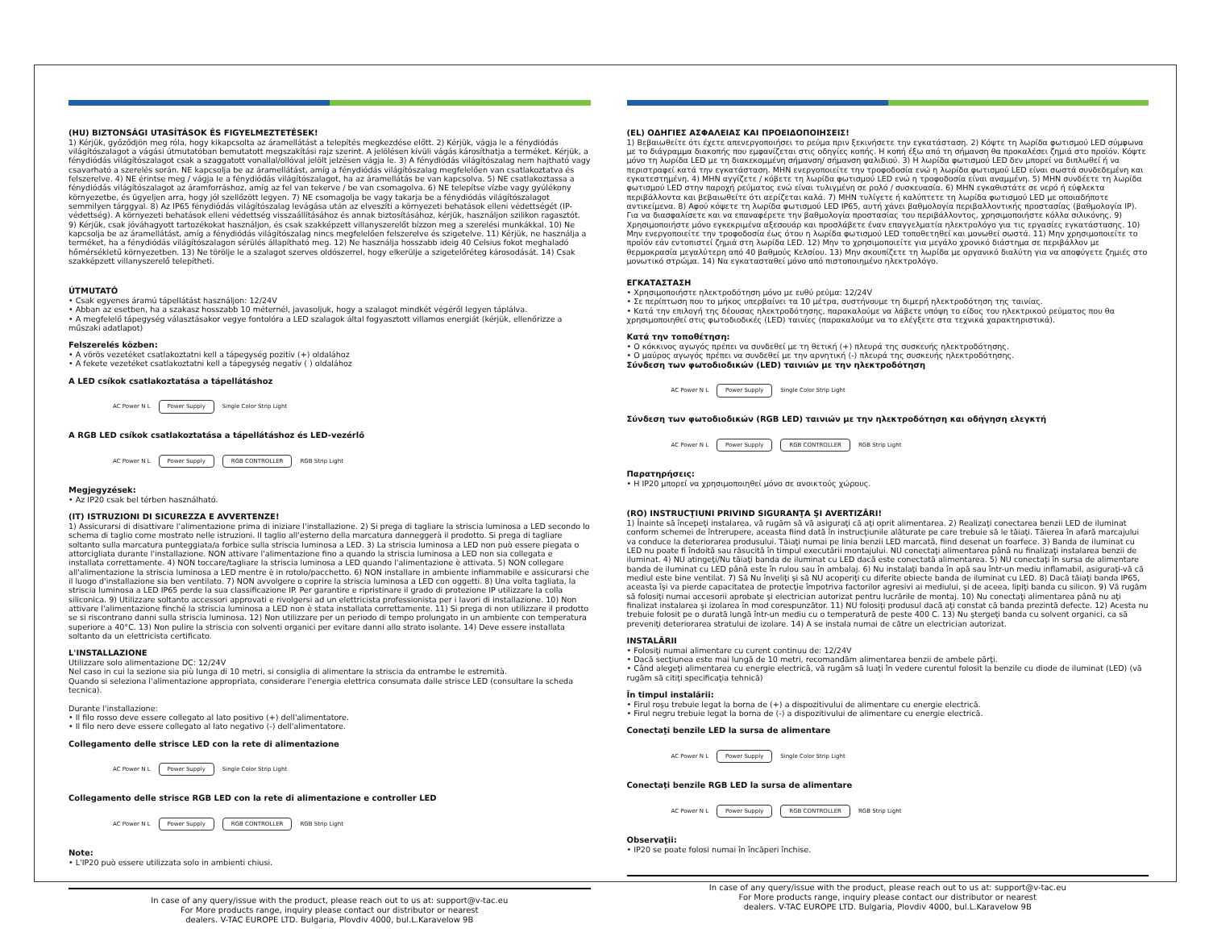(HU) BIZTONSÁGI UTASÍTÁSOK ÉS FIGYELMEZTETÉSEK!
1) Kérjük, győződjön meg róla, hogy kikapcsolta az áramellátást a telepítés megkezdése előtt. 2) Kérjük, vágja le a fénydiódás világítószalagot a vágási útmutatóban bemutatott megszakítási rajz szerint. A jelölésen kívüli vágás károsíthatja a terméket. Kérjük, a fénydiódás világítószalagot csak a szaggatott vonallal/ollóval jelölt jelzésen vágja le. 3) A fénydiódás világítószalag nem hajtható vagy csavarható a szerelés során. NE kapcsolja be az áramellátást, amíg a fénydiódás világítószalag megfelelően van csatlakoztatva és felszerelve. 4) NE érintse meg / vágja le a fénydiódás világítószalagot, ha az áramellátás be van kapcsolva. 5) NE csatlakoztassa a fénydiódás világítószalagot az áramforráshoz, amíg az fel van tekerve / be van csomagolva. 6) NE telepítse vízbe vagy gyúlékony környezetbe, és ügyeljen arra, hogy jól szellőzött legyen. 7) NE csomagolja be vagy takarja be a fénydiódás világítószalagot semmilyen tárggyal. 8) Az IP65 fénydiódás világítószalag levágása után az elveszíti a környezeti behatások elleni védettségét (IP-védettség). A környezeti behatások elleni védettség visszaállításához és annak biztosításához, kérjük, használjon szilikon ragasztót. 9) Kérjük, csak jóváhagyott tartozékokat használjon, és csak szakképzett villanyszerelőt bízzon meg a szerelési munkákkal. 10) Ne kapcsolja be az áramellátást, amíg a fénydiódás világítószalag nincs megfelelően felszerelve és szigetelve. 11) Kérjük, ne használja a terméket, ha a fénydiódás világítószalagon sérülés állapítható meg. 12) Ne használja hosszabb ideig 40 Celsius fokot meghaladó hőmérsékletű környezetben. 13) Ne törölje le a szalagot szerves oldószerrel, hogy elkerülje a szigetelőréteg károsodását. 14) Csak szakképzett villanyszerelő telepítheti.
ÚTMUTATÓ
• Csak egyenes áramú tápellátást használjon: 12/24V
• Abban az esetben, ha a szakasz hosszabb 10 méternél, javasoljuk, hogy a szalagot mindkét végéről legyen táplálva.
• A megfelelő tápegység választásakor vegye fontolóra a LED szalagok által fogyasztott villamos energiát (kérjük, ellenőrizze a műszaki adatlapot)
Felszerelés közben:
• A vörös vezetéket csatlakoztatni kell a tápegység pozitív (+) oldalához
• A fekete vezetéket csatlakoztatni kell a tápegység negatív ( ) oldalához
A LED csíkok csatlakoztatása a tápellátáshoz
AC Power N L
Power Supply
Single Color Strip Light
A RGB LED csíkok csatlakoztatása a tápellátáshoz és LED-vezérlő
AC Power N L
Power Supply RGB CONTROLLER
RGB Strip Light
Megjegyzések:
• Az IP20 csak bel térben használható.
(IT) ISTRUZIONI DI SICUREZZA E AVVERTENZE!
1) Assicurarsi di disattivare l'alimentazione prima di iniziare l'installazione. 2) Si prega di tagliare la striscia luminosa a LED secondo lo schema di taglio come mostrato nelle istruzioni. Il taglio all'esterno della marcatura danneggerà il prodotto. Si prega di tagliare soltanto sulla marcatura punteggiata/a forbice sulla striscia luminosa a LED. 3) La striscia luminosa a LED non può essere piegata o attorcigliata durante l'installazione. NON attivare l'alimentazione fino a quando la striscia luminosa a LED non sia collegata e installata correttamente. 4) NON toccare/tagliare la striscia luminosa a LED quando l'alimentazione è attivata. 5) NON collegare all'alimentazione la striscia luminosa a LED mentre è in rotolo/pacchetto. 6) NON installare in ambiente infiammabile e assicurarsi che il luogo d'installazione sia ben ventilato. 7) NON avvolgere o coprire la striscia luminosa a LED con oggetti. 8) Una volta tagliata, la striscia luminosa a LED IP65 perde la sua classificazione IP. Per garantire e ripristinare il grado di protezione IP utilizzare la colla siliconica. 9) Utilizzare soltanto accessori approvati e rivolgersi ad un elettricista professionista per i lavori di installazione. 10) Non attivare l'alimentazione finché la striscia luminosa a LED non è stata installata correttamente. 11) Si prega di non utilizzare il prodotto se si riscontrano danni sulla striscia luminosa. 12) Non utilizzare per un periodo di tempo prolungato in un ambiente con temperatura superiore a 40°C. 13) Non pulire la striscia con solventi organici per evitare danni allo strato isolante. 14) Deve essere installata soltanto da un elettricista certificato.
L'INSTALLAZIONE
Utilizzare solo alimentazione DC: 12/24V
Nel caso in cui la sezione sia più lunga di 10 metri, si consiglia di alimentare la striscia da entrambe le estremità.
Quando si seleziona l'alimentazione appropriata, considerare l'energia elettrica consumata dalle strisce LED (consultare la scheda tecnica).
Durante l'installazione:
• Il filo rosso deve essere collegato al lato positivo (+) dell'alimentatore.
• Il filo nero deve essere collegato al lato negativo (-) dell'alimentatore.
Collegamento delle strisce LED con la rete di alimentazione
AC Power N L
Power Supply
Single Color Strip Light
Collegamento delle strisce RGB LED con la rete di alimentazione e controller LED
AC Power N L
Power Supply RGB CONTROLLER
RGB Strip Light
Note:
• L'IP20 può essere utilizzata solo in ambienti chiusi.
In case of any query/issue with the product, please reach out to us at: support@v-tac.eu
For More products range, inquiry please contact our distributor or nearest
dealers. V-TAC EUROPE LTD. Bulgaria, Plovdiv 4000, bul.L.Karavelow 9B
(EL) ΟΔΗΓΙΕΣ ΑΣΦΑΛΕΙΑΣ ΚΑΙ ΠΡΟΕΙΔΟΠΟΙΗΣΕΙΣ!
1) Βεβαιωθείτε ότι έχετε απενεργοποιήσει το ρεύμα πριν ξεκινήσετε την εγκατάσταση. 2) Κόψτε τη λωρίδα φωτισμού LED σύμφωνα με το διάγραμμα διακοπής που εμφανίζεται στις οδηγίες κοπής. Η κοπή έξω από τη σήμανση θα προκαλέσει ζημιά στο προϊόν. Κόψτε μόνο τη λωρίδα LED με τη διακεκομμένη σήμανση/ σήμανση ψαλιδιού. 3) Η λωρίδα φωτισμού LED δεν μπορεί να διπλωθεί ή να περιστραφεί κατά την εγκατάσταση. ΜΗΝ ενεργοποιείτε την τροφοδοσία ενώ η λωρίδα φωτισμού LED είναι σωστά συνδεδεμένη και εγκατεστημένη. 4) ΜΗΝ αγγίζετε / κόβετε τη λωρίδα φωτισμού LED ενώ η τροφοδοσία είναι αναμμένη. 5) ΜΗΝ συνδέετε τη λωρίδα φωτισμού LED στην παροχή ρεύματος ενώ είναι τυλιγμένη σε ρολό / συσκευασία. 6) ΜΗΝ εγκαθιστάτε σε νερό ή εύφλεκτα περιβάλλοντα και βεβαιωθείτε ότι αερίζεται καλά. 7) ΜΗΝ τυλίγετε ή καλύπτετε τη λωρίδα φωτισμού LED με οποιαδήποτε αντικείμενα. 8) Αφού κόψετε τη λωρίδα φωτισμού LED IP65, αυτή χάνει βαθμολογία περιβαλλοντικής προστασίας (βαθμολογία IP). Για να διασφαλίσετε και να επαναφέρετε την βαθμολογία προστασίας του περιβάλλοντος, χρησιμοποιήστε κόλλα σιλικόνης. 9) Χρησιμοποιήστε μόνο εγκεκριμένα αξεσουάρ και προσλάβετε έναν επαγγελματία ηλεκτρολόγο για τις εργασίες εγκατάστασης. 10) Μην ενεργοποιείτε την τροφοδοσία έως ότου η λωρίδα φωτισμού LED τοποθετηθεί και μονωθεί σωστά. 11) Μην χρησιμοποιείτε το προϊόν εάν εντοπιστεί ζημιά στη λωρίδα LED. 12) Μην το χρησιμοποιείτε για μεγάλο χρονικό διάστημα σε περιβάλλον με θερμοκρασία μεγαλύτερη από 40 βαθμούς Κελσίου. 13) Μην σκουπίζετε τη λωρίδα με οργανικό διαλύτη για να αποφύγετε ζημιές στο μονωτικό στρώμα. 14) Να εγκατασταθεί μόνο από πιστοποιημένο ηλεκτρολόγο.
ΕΓΚΑΤΑΣΤΑΣΗ
• Χρησιμοποιήστε ηλεκτροδότηση μόνο με ευθύ ρεύμα: 12/24V
• Σε περίπτωση που το μήκος υπερβαίνει τα 10 μέτρα, συστήνουμε τη διμερή ηλεκτροδότηση της ταινίας.
• Κατά την επιλογή της δέουσας ηλεκτροδότησης, παρακαλούμε να λάβετε υπόψη το είδος του ηλεκτρικού ρεύματος που θα χρησιμοποιηθεί στις φωτοδιοδικές (LED) ταινίες (παρακαλούμε να το ελέγξετε στα τεχνικά χαρακτηριστικά).
Κατά την τοποθέτηση:
• Ο κόκκινος αγωγός πρέπει να συνδεθεί με τη θετική (+) πλευρά της συσκευής ηλεκτροδότησης.
• Ο μαύρος αγωγός πρέπει να συνδεθεί με την αρνητική (-) πλευρά της συσκευής ηλεκτροδότησης.
Σύνδεση των φωτοδιοδικών (LED) ταινιών με την ηλεκτροδότηση
AC Power N L
Power Supply
Single Color Strip Light
Σύνδεση των φωτοδιοδικών (RGB LED) ταινιών με την ηλεκτροδότηση και οδήγηση ελεγκτή
AC Power N L
Power Supply RGB CONTROLLER
RGB Strip Light
Παρατηρήσεις:
• Η IP20 μπορεί να χρησιμοποιηθεί μόνο σε ανοικτούς χώρους.
(RO) INSTRUCŢIUNI PRIVIND SIGURANŢA ŞI AVERTIZĂRI!
1) Înainte să începeţi instalarea, vă rugăm să vă asiguraţi că aţi oprit alimentarea. 2) Realizaţi conectarea benzii LED de iluminat conform schemei de întrerupere, aceasta fiind dată în instrucţiunile alăturate pe care trebuie să le tăiaţi. Tăierea în afară marcajului va conduce la deteriorarea produsului. Tăiaţi numai pe linia benzii LED marcată, fiind desenat un foarfece. 3) Banda de iluminat cu LED nu poate fi îndoită sau răsucită în timpul executării montajului. NU conectaţi alimentarea până nu finalizaţi instalarea benzii de iluminat. 4) NU atingeţi/Nu tăiaţi banda de iluminat cu LED dacă este conectată alimentarea. 5) NU conectaţi în sursa de alimentare banda de iluminat cu LED până este în rulou sau în ambalaj. 6) Nu instalaţi banda în apă sau într-un mediu inflamabil, asiguraţi-vă că mediul este bine ventilat. 7) Să Nu înveliţi şi să NU acoperiţi cu diferite obiecte banda de iluminat cu LED. 8) Dacă tăiaţi banda IP65, aceasta îşi va pierde capacitatea de protecţie împotriva factorilor agresivi ai mediului, şi de aceea, lipiţi banda cu silicon. 9) Vă rugăm să folosiţi numai accesorii aprobate şi electrician autorizat pentru lucrările de montaj. 10) Nu conectaţi alimentarea până nu aţi finalizat instalarea şi izolarea în mod corespunzător. 11) NU folosiţi produsul dacă aţi constat că banda prezintă defecte. 12) Acesta nu trebuie folosit pe o durată lungă într-un mediu cu o temperatură de peste 400 C. 13) Nu ştergeţi banda cu solvent organici, ca să preveniţi deteriorarea stratului de izolare. 14) A se instala numai de către un electrician autorizat.
INSTALĂRII
• Folosiţi numai alimentare cu curent continuu de: 12/24V
• Dacă secţiunea este mai lungă de 10 metri, recomandăm alimentarea benzii de ambele părţi.
• Când alegeţi alimentarea cu energie electrică, vă rugăm să luaţi în vedere curentul folosit la benzile cu diode de iluminat (LED) (vă rugăm să citiţi specificaţia tehnică)
În timpul instalării:
• Firul roşu trebuie legat la borna de (+) a dispozitivului de alimentare cu energie electrică.
• Firul negru trebuie legat la borna de (-) a dispozitivului de alimentare cu energie electrică.
Conectaţi benzile LED la sursa de alimentare
AC Power N L
Power Supply
Single Color Strip Light
Conectaţi benzile RGB LED la sursa de alimentare
AC Power N L
Power Supply RGB CONTROLLER
RGB Strip Light
Observaţii:
• IP20 se poate folosi numai în încăperi închise.
In case of any query/issue with the product, please reach out to us at: support@v-tac.eu
For More products range, inquiry please contact our distributor or nearest
dealers. V-TAC EUROPE LTD. Bulgaria, Plovdiv 4000, bul.L.Karavelow 9B